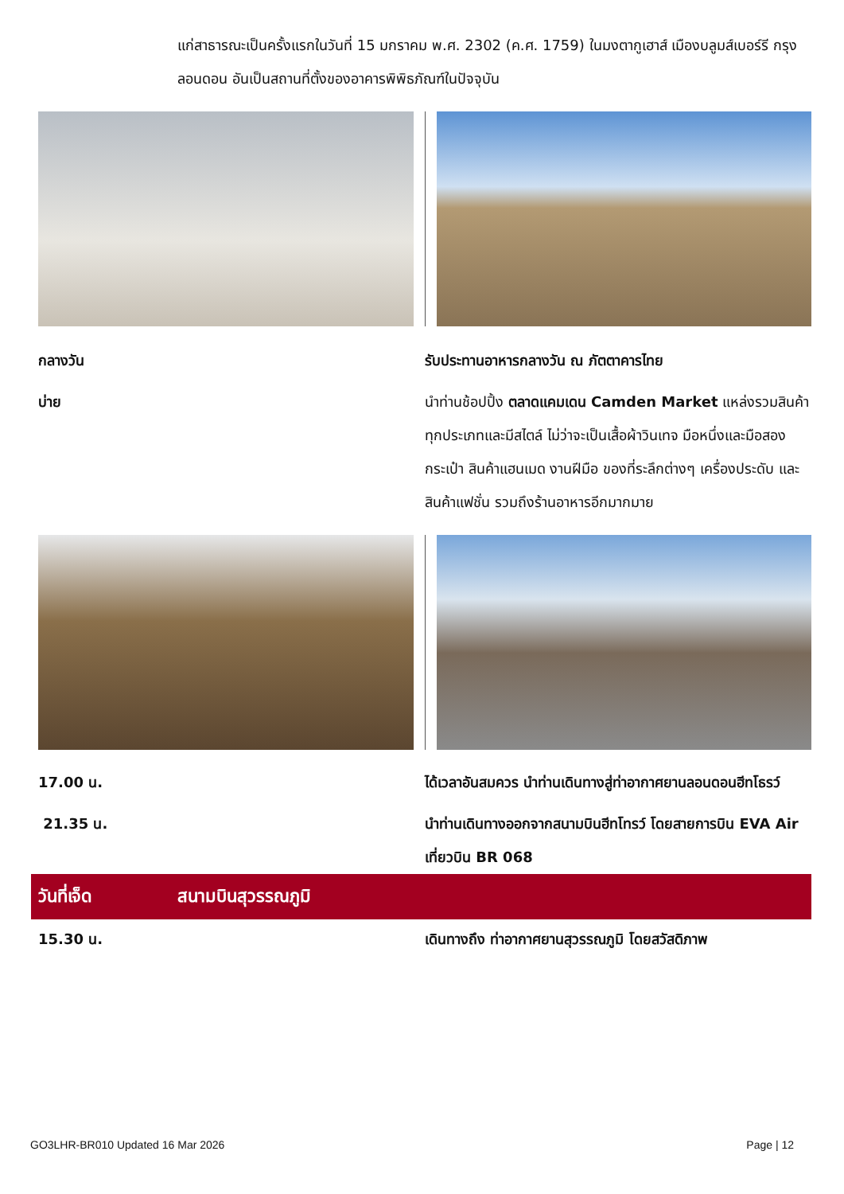แก่สาธารณะเป็นครั้งแรกในวันที่ 15 มกราคม พ.ศ. 2302 (ค.ศ. 1759) ในมงตากูเฮาส์ เมืองบลูมส์เบอร์รี กรุงลอนดอน อันเป็นสถานที่ตั้งของอาคารพิพิธภัณฑ์ในปัจจุบัน
กลางวัน รับประทานอาหารกลางวัน ณ ภัตตาคารไทย
บ่าย นำท่านช้อปปิ้ง ตลาดแคมเดน Camden Market แหล่งรวมสินค้าทุกประเภทและมีสไตล์ ไม่ว่าจะเป็นเสื้อผ้าวินเทจ มือหนึ่งและมือสอง กระเป๋า สินค้าแฮนเมด งานฝีมือ ของที่ระลึกต่างๆ เครื่องประดับ และสินค้าแฟชั่น รวมถึงร้านอาหารอีกมากมาย
17.00 น. ได้เวลาอันสมควร นำท่านเดินทางสู่ท่าอากาศยานลอนดอนฮีทโธรว์
21.35 น. นำท่านเดินทางออกจากสนามบินฮีทโทรว์ โดยสายการบิน EVA Air เที่ยวบิน BR 068
วันที่เจ็ด สนามบินสุวรรณภูมิ
15.30 น. เดินทางถึง ท่าอากาศยานสุวรรณภูมิ โดยสวัสดิภาพ
GO3LHR-BR010 Updated 16 Mar 2026 Page | 12